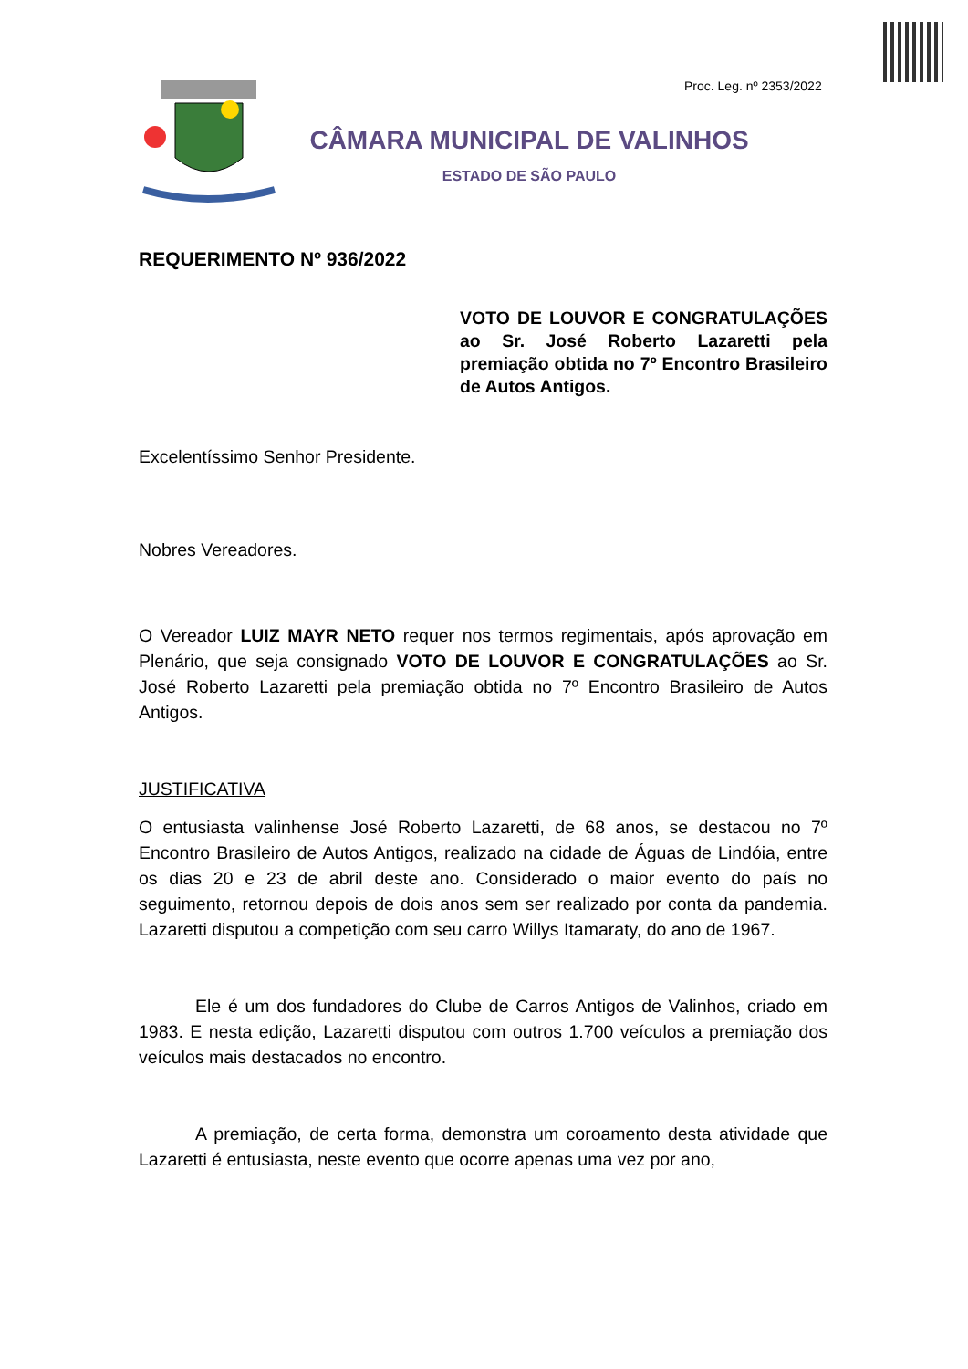Proc. Leg. nº 2353/2022
CÂMARA MUNICIPAL DE VALINHOS
ESTADO DE SÃO PAULO
REQUERIMENTO Nº 936/2022
VOTO DE LOUVOR E CONGRATULAÇÕES ao Sr. José Roberto Lazaretti pela premiação obtida no 7º Encontro Brasileiro de Autos Antigos.
Excelentíssimo Senhor Presidente.
Nobres Vereadores.
O Vereador LUIZ MAYR NETO requer nos termos regimentais, após aprovação em Plenário, que seja consignado VOTO DE LOUVOR E CONGRATULAÇÕES ao Sr. José Roberto Lazaretti pela premiação obtida no 7º Encontro Brasileiro de Autos Antigos.
JUSTIFICATIVA
O entusiasta valinhense José Roberto Lazaretti, de 68 anos, se destacou no 7º Encontro Brasileiro de Autos Antigos, realizado na cidade de Águas de Lindóia, entre os dias 20 e 23 de abril deste ano. Considerado o maior evento do país no seguimento, retornou depois de dois anos sem ser realizado por conta da pandemia. Lazaretti disputou a competição com seu carro Willys Itamaraty, do ano de 1967.
Ele é um dos fundadores do Clube de Carros Antigos de Valinhos, criado em 1983. E nesta edição, Lazaretti disputou com outros 1.700 veículos a premiação dos veículos mais destacados no encontro.
A premiação, de certa forma, demonstra um coroamento desta atividade que Lazaretti é entusiasta, neste evento que ocorre apenas uma vez por ano,